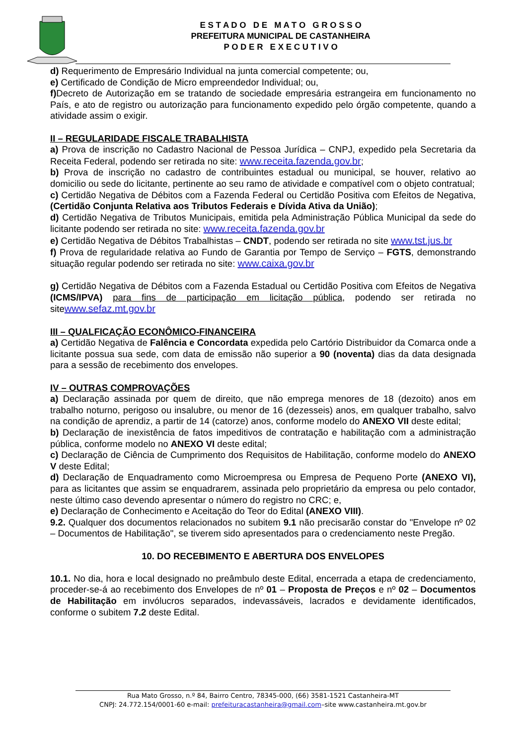E S T A D O D E M A T O G R O S S O
PREFEITURA MUNICIPAL DE CASTANHEIRA
P O D E R E X E C U T I V O
d) Requerimento de Empresário Individual na junta comercial competente; ou,
e) Certificado de Condição de Micro empreendedor Individual; ou,
f) Decreto de Autorização em se tratando de sociedade empresária estrangeira em funcionamento no País, e ato de registro ou autorização para funcionamento expedido pelo órgão competente, quando a atividade assim o exigir.
II – REGULARIDADE FISCALE TRABALHISTA
a) Prova de inscrição no Cadastro Nacional de Pessoa Jurídica – CNPJ, expedido pela Secretaria da Receita Federal, podendo ser retirada no site: www.receita.fazenda.gov.br;
b) Prova de inscrição no cadastro de contribuintes estadual ou municipal, se houver, relativo ao domicilio ou sede do licitante, pertinente ao seu ramo de atividade e compatível com o objeto contratual;
c) Certidão Negativa de Débitos com a Fazenda Federal ou Certidão Positiva com Efeitos de Negativa, (Certidão Conjunta Relativa aos Tributos Federais e Dívida Ativa da União);
d) Certidão Negativa de Tributos Municipais, emitida pela Administração Pública Municipal da sede do licitante podendo ser retirada no site: www.receita.fazenda.gov.br
e) Certidão Negativa de Débitos Trabalhistas – CNDT, podendo ser retirada no site www.tst.jus.br
f) Prova de regularidade relativa ao Fundo de Garantia por Tempo de Serviço – FGTS, demonstrando situação regular podendo ser retirada no site: www.caixa.gov.br
g) Certidão Negativa de Débitos com a Fazenda Estadual ou Certidão Positiva com Efeitos de Negativa (ICMS/IPVA) para fins de participação em licitação pública, podendo ser retirada no sitewww.sefaz.mt.gov.br
III – QUALFICAÇÃO ECONÔMICO-FINANCEIRA
a) Certidão Negativa de Falência e Concordata expedida pelo Cartório Distribuidor da Comarca onde a licitante possua sua sede, com data de emissão não superior a 90 (noventa) dias da data designada para a sessão de recebimento dos envelopes.
IV – OUTRAS COMPROVAÇÕES
a) Declaração assinada por quem de direito, que não emprega menores de 18 (dezoito) anos em trabalho noturno, perigoso ou insalubre, ou menor de 16 (dezesseis) anos, em qualquer trabalho, salvo na condição de aprendiz, a partir de 14 (catorze) anos, conforme modelo do ANEXO VII deste edital;
b) Declaração de inexistência de fatos impeditivos de contratação e habilitação com a administração pública, conforme modelo no ANEXO VI deste edital;
c) Declaração de Ciência de Cumprimento dos Requisitos de Habilitação, conforme modelo do ANEXO V deste Edital;
d) Declaração de Enquadramento como Microempresa ou Empresa de Pequeno Porte (ANEXO VI), para as licitantes que assim se enquadrarem, assinada pelo proprietário da empresa ou pelo contador, neste último caso devendo apresentar o número do registro no CRC; e,
e) Declaração de Conhecimento e Aceitação do Teor do Edital (ANEXO VIII).
9.2. Qualquer dos documentos relacionados no subitem 9.1 não precisarão constar do "Envelope nº 02 – Documentos de Habilitação", se tiverem sido apresentados para o credenciamento neste Pregão.
10. DO RECEBIMENTO E ABERTURA DOS ENVELOPES
10.1. No dia, hora e local designado no preâmbulo deste Edital, encerrada a etapa de credenciamento, proceder-se-á ao recebimento dos Envelopes de nº 01 – Proposta de Preços e nº 02 – Documentos de Habilitação em invólucros separados, indevassáveis, lacrados e devidamente identificados, conforme o subitem 7.2 deste Edital.
Rua Mato Grosso, n.º 84, Bairro Centro, 78345-000, (66) 3581-1521 Castanheira-MT
CNPJ: 24.772.154/0001-60 e-mail: prefeituracastanheira@gmail.com–site www.castanheira.mt.gov.br